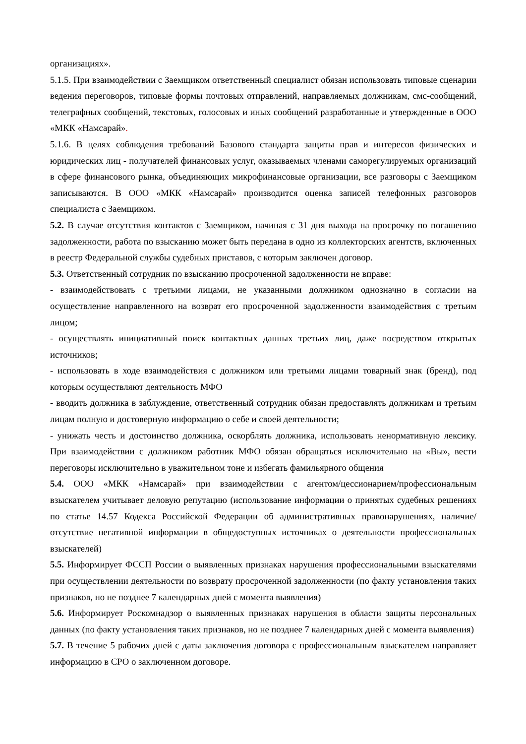организациях».
5.1.5. При взаимодействии с Заемщиком ответственный специалист обязан использовать типовые сценарии ведения переговоров, типовые формы почтовых отправлений, направляемых должникам, смс-сообщений, телеграфных сообщений, текстовых, голосовых и иных сообщений разработанные и утвержденные в ООО «МКК «Намсарай».
5.1.6. В целях соблюдения требований Базового стандарта защиты прав и интересов физических и юридических лиц - получателей финансовых услуг, оказываемых членами саморегулируемых организаций в сфере финансового рынка, объединяющих микрофинансовые организации, все разговоры с Заемщиком записываются. В ООО «МКК «Намсарай» производится оценка записей телефонных разговоров специалиста с Заемщиком.
5.2. В случае отсутствия контактов с Заемщиком, начиная с 31 дня выхода на просрочку по погашению задолженности, работа по взысканию может быть передана в одно из коллекторских агентств, включенных в реестр Федеральной службы судебных приставов, с которым заключен договор.
5.3. Ответственный сотрудник по взысканию просроченной задолженности не вправе:
- взаимодействовать с третьими лицами, не указанными должником однозначно в согласии на осуществление направленного на возврат его просроченной задолженности взаимодействия с третьим лицом;
- осуществлять инициативный поиск контактных данных третьих лиц, даже посредством открытых источников;
- использовать в ходе взаимодействия с должником или третьими лицами товарный знак (бренд), под которым осуществляют деятельность МФО
- вводить должника в заблуждение, ответственный сотрудник обязан предоставлять должникам и третьим лицам полную и достоверную информацию о себе и своей деятельности;
- унижать честь и достоинство должника, оскорблять должника, использовать ненормативную лексику. При взаимодействии с должником работник МФО обязан обращаться исключительно на «Вы», вести переговоры исключительно в уважительном тоне и избегать фамильярного общения
5.4. ООО «МКК «Намсарай» при взаимодействии с агентом/цессионарием/профессиональным взыскателем учитывает деловую репутацию (использование информации о принятых судебных решениях по статье 14.57 Кодекса Российской Федерации об административных правонарушениях, наличие/отсутствие негативной информации в общедоступных источниках о деятельности профессиональных взыскателей)
5.5. Информирует ФССП России о выявленных признаках нарушения профессиональными взыскателями при осуществлении деятельности по возврату просроченной задолженности (по факту установления таких признаков, но не позднее 7 календарных дней с момента выявления)
5.6. Информирует Роскомнадзор о выявленных признаках нарушения в области защиты персональных данных (по факту установления таких признаков, но не позднее 7 календарных дней с момента выявления)
5.7. В течение 5 рабочих дней с даты заключения договора с профессиональным взыскателем направляет информацию в СРО о заключенном договоре.